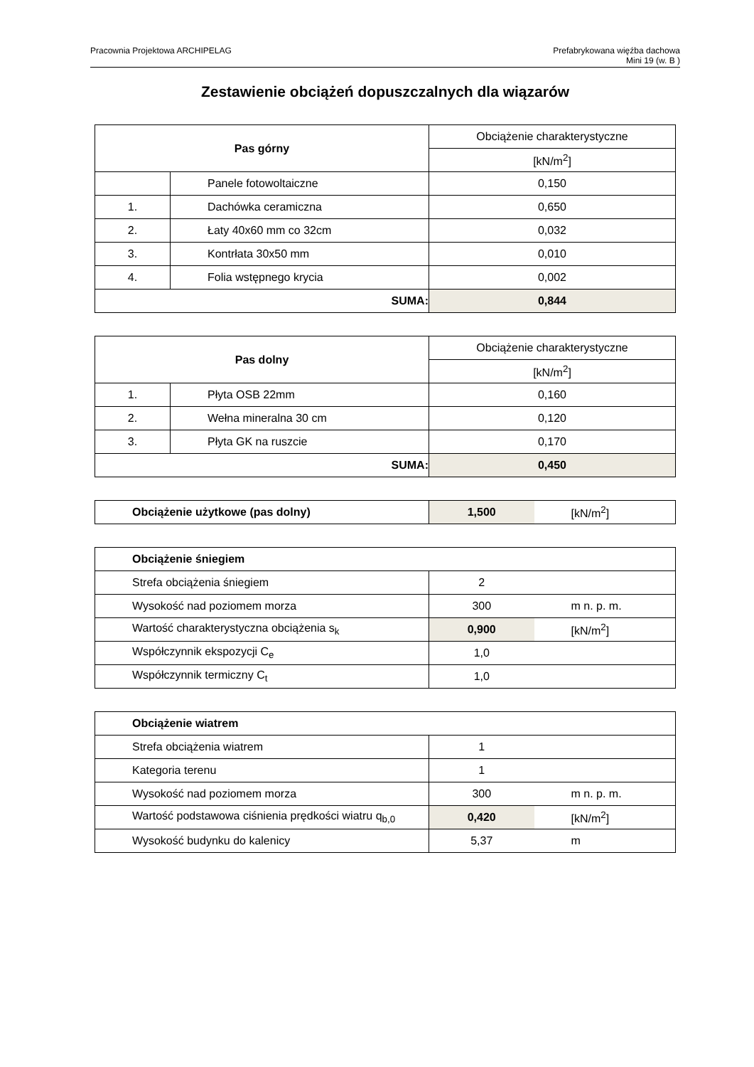Pracownia Projektowa ARCHIPELAG
Prefabrykowana więźba dachowa
Mini 19 (w. B )
Zestawienie obciążeń dopuszczalnych dla wiązarów
| Pas górny | | Obciążenie charakterystyczne |
| | | [kN/m<sup>2</sup>] |
| | Panele fotowoltaiczne | 0,150 |
| 1. | Dachówka ceramiczna | 0,650 |
| 2. | Łaty 40x60 mm co 32cm | 0,032 |
| 3. | Kontrłata 30x50 mm | 0,010 |
| 4. | Folia wstępnego krycia | 0,002 |
| SUMA: | | 0,844 |
| Pas dolny | | Obciążenie charakterystyczne |
| | | [kN/m<sup>2</sup>] |
| 1. | Płyta OSB 22mm | 0,160 |
| 2. | Wełna mineralna 30 cm | 0,120 |
| 3. | Płyta GK na ruszcie | 0,170 |
| SUMA: | | 0,450 |
| Obciążenie użytkowe (pas dolny) | 1,500 | [kN/m<sup>2</sup>] |
| Obciążenie śniegiem | | |
| Strefa obciążenia śniegiem | 2 | |
| Wysokość nad poziomem morza | 300 | m n. p. m. |
| Wartość charakterystyczna obciążenia s<sub>k</sub> | 0,900 | [kN/m<sup>2</sup>] |
| Współczynnik ekspozycji C<sub>e</sub> | 1,0 | |
| Współczynnik termiczny C<sub>t</sub> | 1,0 | |
| Obciążenie wiatrem | | |
| Strefa obciążenia wiatrem | 1 | |
| Kategoria terenu | 1 | |
| Wysokość nad poziomem morza | 300 | m n. p. m. |
| Wartość podstawowa ciśnienia prędkości wiatru q<sub>b,0</sub> | 0,420 | [kN/m<sup>2</sup>] |
| Wysokość budynku do kalenicy | 5,37 | m |